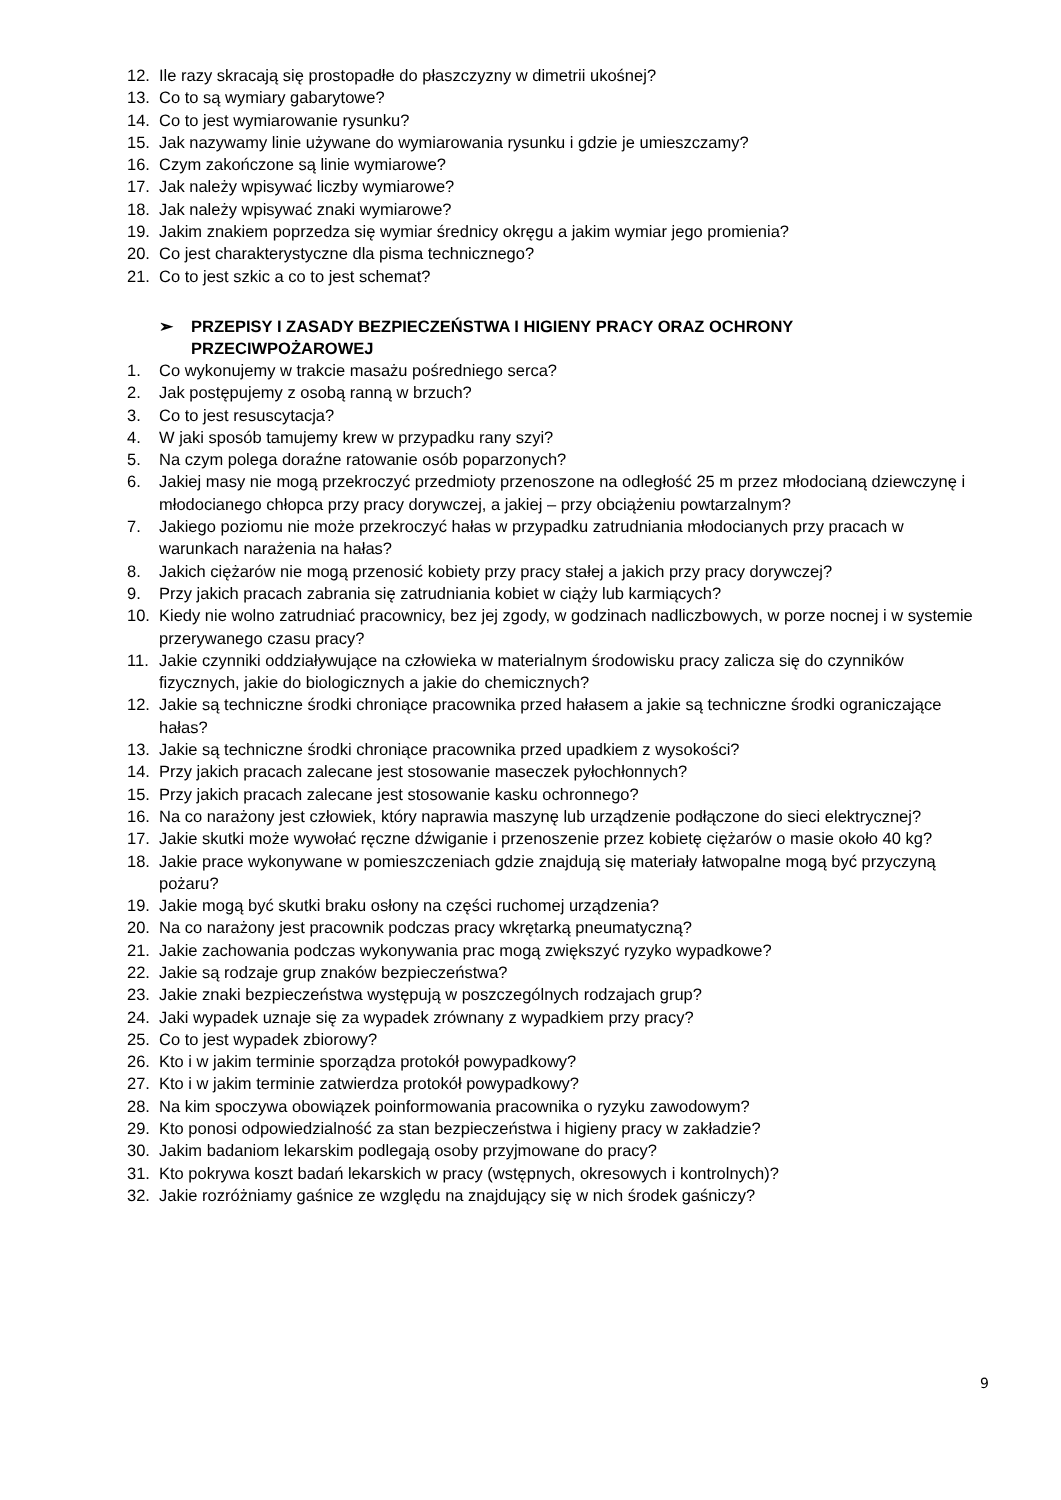12. Ile razy skracają się prostopadłe do płaszczyzny w dimetrii ukośnej?
13. Co to są wymiary gabarytowe?
14. Co to jest wymiarowanie rysunku?
15. Jak nazywamy linie używane do wymiarowania rysunku i gdzie je umieszczamy?
16. Czym zakończone są linie wymiarowe?
17. Jak należy wpisywać liczby wymiarowe?
18. Jak należy wpisywać znaki wymiarowe?
19. Jakim znakiem poprzedza się wymiar średnicy okręgu a jakim wymiar jego promienia?
20. Co jest charakterystyczne dla pisma technicznego?
21. Co to jest szkic a co to jest schemat?
➢ PRZEPISY I ZASADY BEZPIECZEŃSTWA I HIGIENY PRACY ORAZ OCHRONY PRZECIWPOŻAROWEJ
1. Co wykonujemy w trakcie masażu pośredniego serca?
2. Jak postępujemy z osobą ranną w brzuch?
3. Co to jest resuscytacja?
4. W jaki sposób tamujemy krew w przypadku rany szyi?
5. Na czym polega doraźne ratowanie osób poparzonych?
6. Jakiej masy nie mogą przekroczyć przedmioty przenoszone na odległość 25 m przez młodocianą dziewczynę i młodocianego chłopca przy pracy dorywczej, a jakiej – przy obciążeniu powtarzalnym?
7. Jakiego poziomu nie może przekroczyć hałas w przypadku zatrudniania młodocianych przy pracach w warunkach narażenia na hałas?
8. Jakich ciężarów nie mogą przenosić kobiety przy pracy stałej a jakich przy pracy dorywczej?
9. Przy jakich pracach zabrania się zatrudniania kobiet w ciąży lub karmiących?
10. Kiedy nie wolno zatrudniać pracownicy, bez jej zgody, w godzinach nadliczbowych, w porze nocnej i w systemie przerywanego czasu pracy?
11. Jakie czynniki oddziaływujące na człowieka w materialnym środowisku pracy zalicza się do czynników fizycznych, jakie do biologicznych a jakie do chemicznych?
12. Jakie są techniczne środki chroniące pracownika przed hałasem a jakie są techniczne środki ograniczające hałas?
13. Jakie są techniczne środki chroniące pracownika przed upadkiem z wysokości?
14. Przy jakich pracach zalecane jest stosowanie maseczek pyłochłonnych?
15. Przy jakich pracach zalecane jest stosowanie kasku ochronnego?
16. Na co narażony jest człowiek, który naprawia maszynę lub urządzenie podłączone do sieci elektrycznej?
17. Jakie skutki może wywołać ręczne dźwiganie i przenoszenie przez kobietę ciężarów o masie około 40 kg?
18. Jakie prace wykonywane w pomieszczeniach gdzie znajdują się materiały łatwopalne mogą być przyczyną pożaru?
19. Jakie mogą być skutki braku osłony na części ruchomej urządzenia?
20. Na co narażony jest pracownik podczas pracy wkrętarką pneumatyczną?
21. Jakie zachowania podczas wykonywania prac mogą zwiększyć ryzyko wypadkowe?
22. Jakie są rodzaje grup znaków bezpieczeństwa?
23. Jakie znaki bezpieczeństwa występują w poszczególnych rodzajach grup?
24. Jaki wypadek uznaje się za wypadek zrównany z wypadkiem przy pracy?
25. Co to jest wypadek zbiorowy?
26. Kto i w jakim terminie sporządza protokół powypadkowy?
27. Kto i w jakim terminie zatwierdza protokół powypadkowy?
28. Na kim spoczywa obowiązek poinformowania pracownika o ryzyku zawodowym?
29. Kto ponosi odpowiedzialność za stan bezpieczeństwa i higieny pracy w zakładzie?
30. Jakim badaniom lekarskim podlegają osoby przyjmowane do pracy?
31. Kto pokrywa koszt badań lekarskich w pracy (wstępnych, okresowych i kontrolnych)?
32. Jakie rozróżniamy gaśnice ze względu na znajdujący się w nich środek gaśniczy?
9